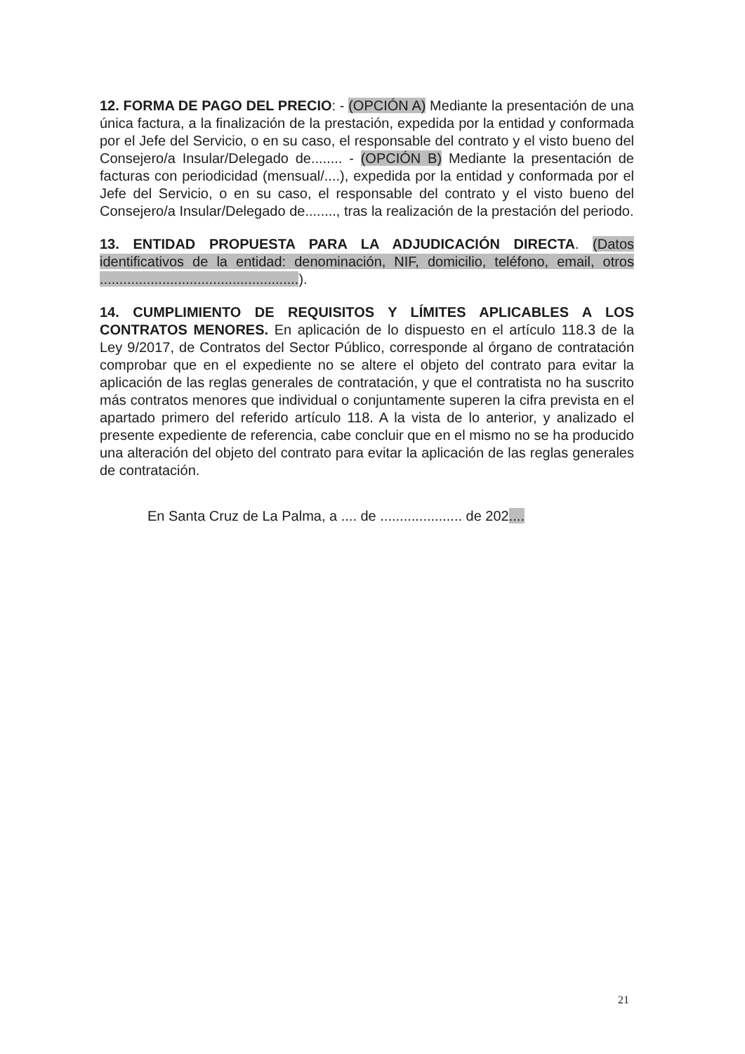12. FORMA DE PAGO DEL PRECIO: - (OPCIÓN A) Mediante la presentación de una única factura, a la finalización de la prestación, expedida por la entidad y conformada por el Jefe del Servicio, o en su caso, el responsable del contrato y el visto bueno del Consejero/a Insular/Delegado de........ - (OPCIÓN B) Mediante la presentación de facturas con periodicidad (mensual/....), expedida por la entidad y conformada por el Jefe del Servicio, o en su caso, el responsable del contrato y el visto bueno del Consejero/a Insular/Delegado de........, tras la realización de la prestación del periodo.
13. ENTIDAD PROPUESTA PARA LA ADJUDICACIÓN DIRECTA. (Datos identificativos de la entidad: denominación, NIF, domicilio, teléfono, email, otros ...................................................).
14. CUMPLIMIENTO DE REQUISITOS Y LÍMITES APLICABLES A LOS CONTRATOS MENORES. En aplicación de lo dispuesto en el artículo 118.3 de la Ley 9/2017, de Contratos del Sector Público, corresponde al órgano de contratación comprobar que en el expediente no se altere el objeto del contrato para evitar la aplicación de las reglas generales de contratación, y que el contratista no ha suscrito más contratos menores que individual o conjuntamente superen la cifra prevista en el apartado primero del referido artículo 118. A la vista de lo anterior, y analizado el presente expediente de referencia, cabe concluir que en el mismo no se ha producido una alteración del objeto del contrato para evitar la aplicación de las reglas generales de contratación.
En Santa Cruz de La Palma, a .... de ..................... de 202....
21